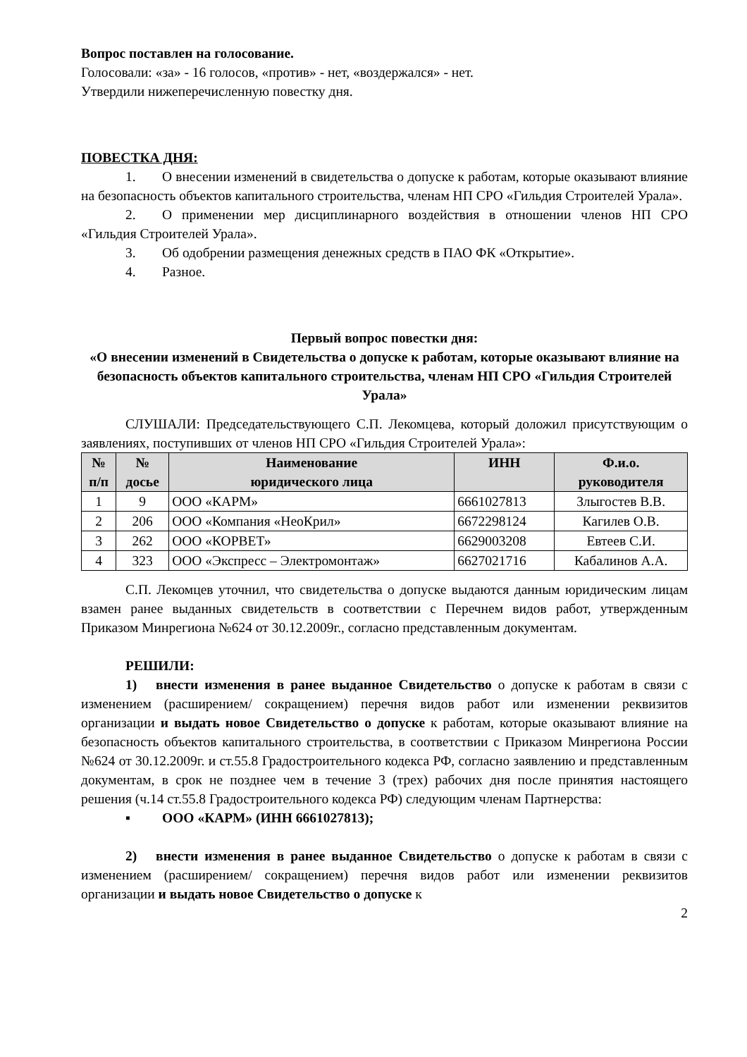Вопрос поставлен на голосование.
Голосовали: «за» - 16 голосов, «против» - нет, «воздержался» - нет.
Утвердили нижеперечисленную повестку дня.
ПОВЕСТКА ДНЯ:
1. О внесении изменений в свидетельства о допуске к работам, которые оказывают влияние на безопасность объектов капитального строительства, членам НП СРО «Гильдия Строителей Урала».
2. О применении мер дисциплинарного воздействия в отношении членов НП СРО «Гильдия Строителей Урала».
3. Об одобрении размещения денежных средств в ПАО ФК «Открытие».
4. Разное.
Первый вопрос повестки дня:
«О внесении изменений в Свидетельства о допуске к работам, которые оказывают влияние на безопасность объектов капитального строительства, членам НП СРО «Гильдия Строителей Урала»
СЛУШАЛИ: Председательствующего С.П. Лекомцева, который доложил присутствующим о заявлениях, поступивших от членов НП СРО «Гильдия Строителей Урала»:
| № п/п | № досье | Наименование юридического лица | ИНН | Ф.и.о. руководителя |
| --- | --- | --- | --- | --- |
| 1 | 9 | ООО «КАРМ» | 6661027813 | Злыгостев В.В. |
| 2 | 206 | ООО «Компания «НеоКрил» | 6672298124 | Кагилев О.В. |
| 3 | 262 | ООО «КОРВЕТ» | 6629003208 | Евтеев С.И. |
| 4 | 323 | ООО «Экспресс – Электромонтаж» | 6627021716 | Кабалинов А.А. |
С.П. Лекомцев уточнил, что свидетельства о допуске выдаются данным юридическим лицам взамен ранее выданных свидетельств в соответствии с Перечнем видов работ, утвержденным Приказом Минрегиона №624 от 30.12.2009г., согласно представленным документам.
РЕШИЛИ:
1) внести изменения в ранее выданное Свидетельство о допуске к работам в связи с изменением (расширением/ сокращением) перечня видов работ или изменении реквизитов организации и выдать новое Свидетельство о допуске к работам, которые оказывают влияние на безопасность объектов капитального строительства, в соответствии с Приказом Минрегиона России №624 от 30.12.2009г. и ст.55.8 Градостроительного кодекса РФ, согласно заявлению и представленным документам, в срок не позднее чем в течение 3 (трех) рабочих дня после принятия настоящего решения (ч.14 ст.55.8 Градостроительного кодекса РФ) следующим членам Партнерства:
▪ ООО «КАРМ» (ИНН 6661027813);
2) внести изменения в ранее выданное Свидетельство о допуске к работам в связи с изменением (расширением/ сокращением) перечня видов работ или изменении реквизитов организации и выдать новое Свидетельство о допуске к
2